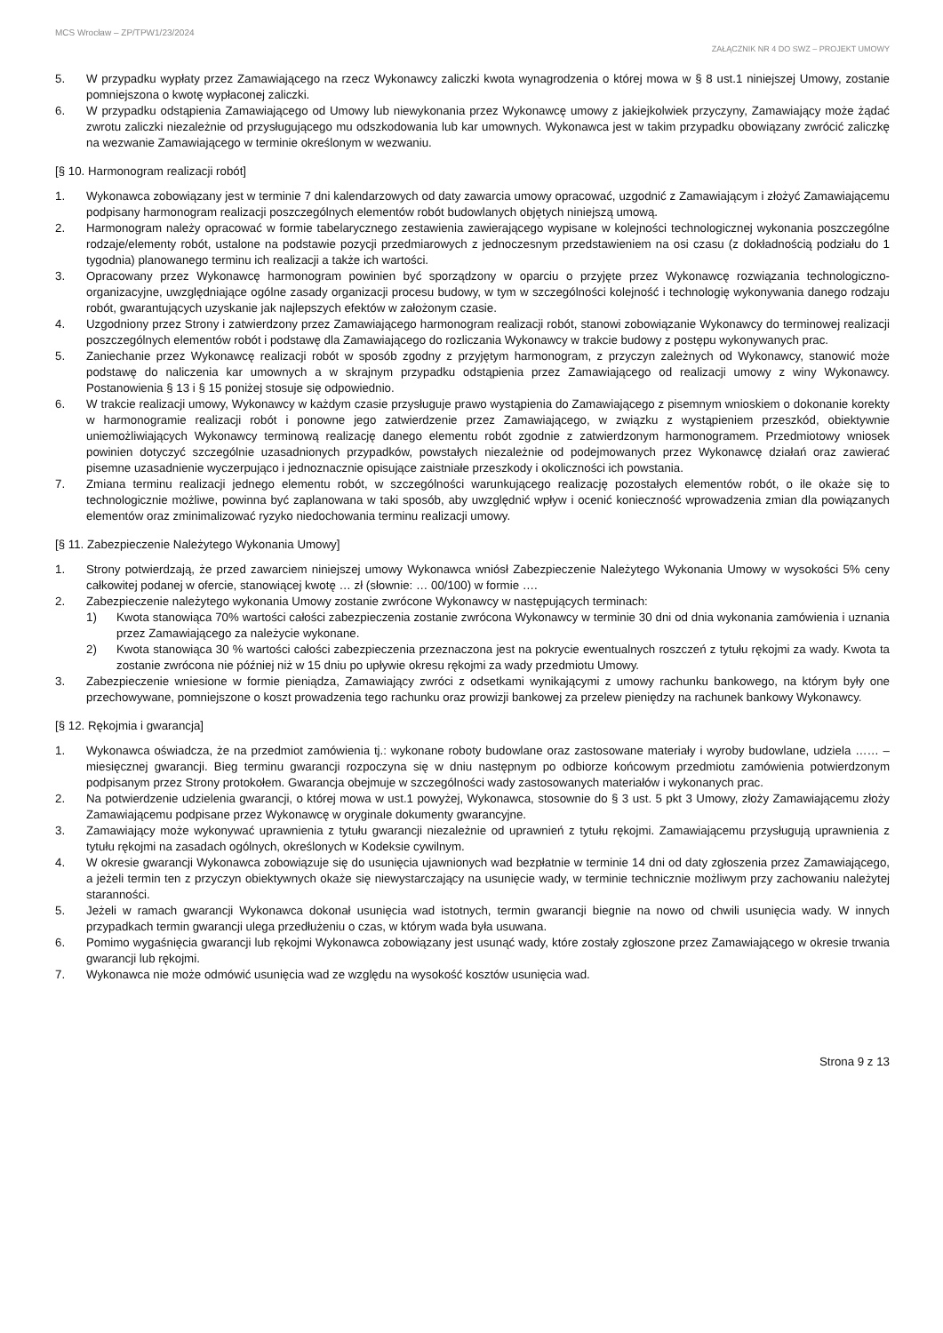MCS Wrocław – ZP/TPW1/23/2024
ZAŁĄCZNIK NR 4 DO SWZ – PROJEKT UMOWY
5. W przypadku wypłaty przez Zamawiającego na rzecz Wykonawcy zaliczki kwota wynagrodzenia o której mowa w § 8 ust.1 niniejszej Umowy, zostanie pomniejszona o kwotę wypłaconej zaliczki.
6. W przypadku odstąpienia Zamawiającego od Umowy lub niewykonania przez Wykonawcę umowy z jakiejkolwiek przyczyny, Zamawiający może żądać zwrotu zaliczki niezależnie od przysługującego mu odszkodowania lub kar umownych. Wykonawca jest w takim przypadku obowiązany zwrócić zaliczkę na wezwanie Zamawiającego w terminie określonym w wezwaniu.
[§ 10. Harmonogram realizacji robót]
1. Wykonawca zobowiązany jest w terminie 7 dni kalendarzowych od daty zawarcia umowy opracować, uzgodnić z Zamawiającym i złożyć Zamawiającemu podpisany harmonogram realizacji poszczególnych elementów robót budowlanych objętych niniejszą umową.
2. Harmonogram należy opracować w formie tabelarycznego zestawienia zawierającego wypisane w kolejności technologicznej wykonania poszczególne rodzaje/elementy robót, ustalone na podstawie pozycji przedmiarowych z jednoczesnym przedstawieniem na osi czasu (z dokładnością podziału do 1 tygodnia) planowanego terminu ich realizacji a także ich wartości.
3. Opracowany przez Wykonawcę harmonogram powinien być sporządzony w oparciu o przyjęte przez Wykonawcę rozwiązania technologiczno-organizacyjne, uwzględniające ogólne zasady organizacji procesu budowy, w tym w szczególności kolejność i technologię wykonywania danego rodzaju robót, gwarantujących uzyskanie jak najlepszych efektów w założonym czasie.
4. Uzgodniony przez Strony i zatwierdzony przez Zamawiającego harmonogram realizacji robót, stanowi zobowiązanie Wykonawcy do terminowej realizacji poszczególnych elementów robót i podstawę dla Zamawiającego do rozliczania Wykonawcy w trakcie budowy z postępu wykonywanych prac.
5. Zaniechanie przez Wykonawcę realizacji robót w sposób zgodny z przyjętym harmonogram, z przyczyn zależnych od Wykonawcy, stanowić może podstawę do naliczenia kar umownych a w skrajnym przypadku odstąpienia przez Zamawiającego od realizacji umowy z winy Wykonawcy. Postanowienia § 13 i § 15 poniżej stosuje się odpowiednio.
6. W trakcie realizacji umowy, Wykonawcy w każdym czasie przysługuje prawo wystąpienia do Zamawiającego z pisemnym wnioskiem o dokonanie korekty w harmonogramie realizacji robót i ponowne jego zatwierdzenie przez Zamawiającego, w związku z wystąpieniem przeszkód, obiektywnie uniemożliwiających Wykonawcy terminową realizację danego elementu robót zgodnie z zatwierdzonym harmonogramem. Przedmiotowy wniosek powinien dotyczyć szczególnie uzasadnionych przypadków, powstałych niezależnie od podejmowanych przez Wykonawcę działań oraz zawierać pisemne uzasadnienie wyczerpująco i jednoznacznie opisujące zaistniałe przeszkody i okoliczności ich powstania.
7. Zmiana terminu realizacji jednego elementu robót, w szczególności warunkującego realizację pozostałych elementów robót, o ile okaże się to technologicznie możliwe, powinna być zaplanowana w taki sposób, aby uwzględnić wpływ i ocenić konieczność wprowadzenia zmian dla powiązanych elementów oraz zminimalizować ryzyko niedochowania terminu realizacji umowy.
[§ 11. Zabezpieczenie Należytego Wykonania Umowy]
1. Strony potwierdzają, że przed zawarciem niniejszej umowy Wykonawca wniósł Zabezpieczenie Należytego Wykonania Umowy w wysokości 5% ceny całkowitej podanej w ofercie, stanowiącej kwotę … zł (słownie: … 00/100) w formie ….
2. Zabezpieczenie należytego wykonania Umowy zostanie zwrócone Wykonawcy w następujących terminach:
1) Kwota stanowiąca 70% wartości całości zabezpieczenia zostanie zwrócona Wykonawcy w terminie 30 dni od dnia wykonania zamówienia i uznania przez Zamawiającego za należycie wykonane.
2) Kwota stanowiąca 30 % wartości całości zabezpieczenia przeznaczona jest na pokrycie ewentualnych roszczeń z tytułu rękojmi za wady. Kwota ta zostanie zwrócona nie później niż w 15 dniu po upływie okresu rękojmi za wady przedmiotu Umowy.
3. Zabezpieczenie wniesione w formie pieniądza, Zamawiający zwróci z odsetkami wynikającymi z umowy rachunku bankowego, na którym były one przechowywane, pomniejszone o koszt prowadzenia tego rachunku oraz prowizji bankowej za przelew pieniędzy na rachunek bankowy Wykonawcy.
[§ 12. Rękojmia i gwarancja]
1. Wykonawca oświadcza, że na przedmiot zamówienia tj.: wykonane roboty budowlane oraz zastosowane materiały i wyroby budowlane, udziela …… – miesięcznej gwarancji. Bieg terminu gwarancji rozpoczyna się w dniu następnym po odbiorze końcowym przedmiotu zamówienia potwierdzonym podpisanym przez Strony protokołem. Gwarancja obejmuje w szczególności wady zastosowanych materiałów i wykonanych prac.
2. Na potwierdzenie udzielenia gwarancji, o której mowa w ust.1 powyżej, Wykonawca, stosownie do § 3 ust. 5 pkt 3 Umowy, złoży Zamawiającemu złoży Zamawiającemu podpisane przez Wykonawcę w oryginale dokumenty gwarancyjne.
3. Zamawiający może wykonywać uprawnienia z tytułu gwarancji niezależnie od uprawnień z tytułu rękojmi. Zamawiającemu przysługują uprawnienia z tytułu rękojmi na zasadach ogólnych, określonych w Kodeksie cywilnym.
4. W okresie gwarancji Wykonawca zobowiązuje się do usunięcia ujawnionych wad bezpłatnie w terminie 14 dni od daty zgłoszenia przez Zamawiającego, a jeżeli termin ten z przyczyn obiektywnych okaże się niewystarczający na usunięcie wady, w terminie technicznie możliwym przy zachowaniu należytej staranności.
5. Jeżeli w ramach gwarancji Wykonawca dokonał usunięcia wad istotnych, termin gwarancji biegnie na nowo od chwili usunięcia wady. W innych przypadkach termin gwarancji ulega przedłużeniu o czas, w którym wada była usuwana.
6. Pomimo wygaśnięcia gwarancji lub rękojmi Wykonawca zobowiązany jest usunąć wady, które zostały zgłoszone przez Zamawiającego w okresie trwania gwarancji lub rękojmi.
7. Wykonawca nie może odmówić usunięcia wad ze względu na wysokość kosztów usunięcia wad.
Strona 9 z 13